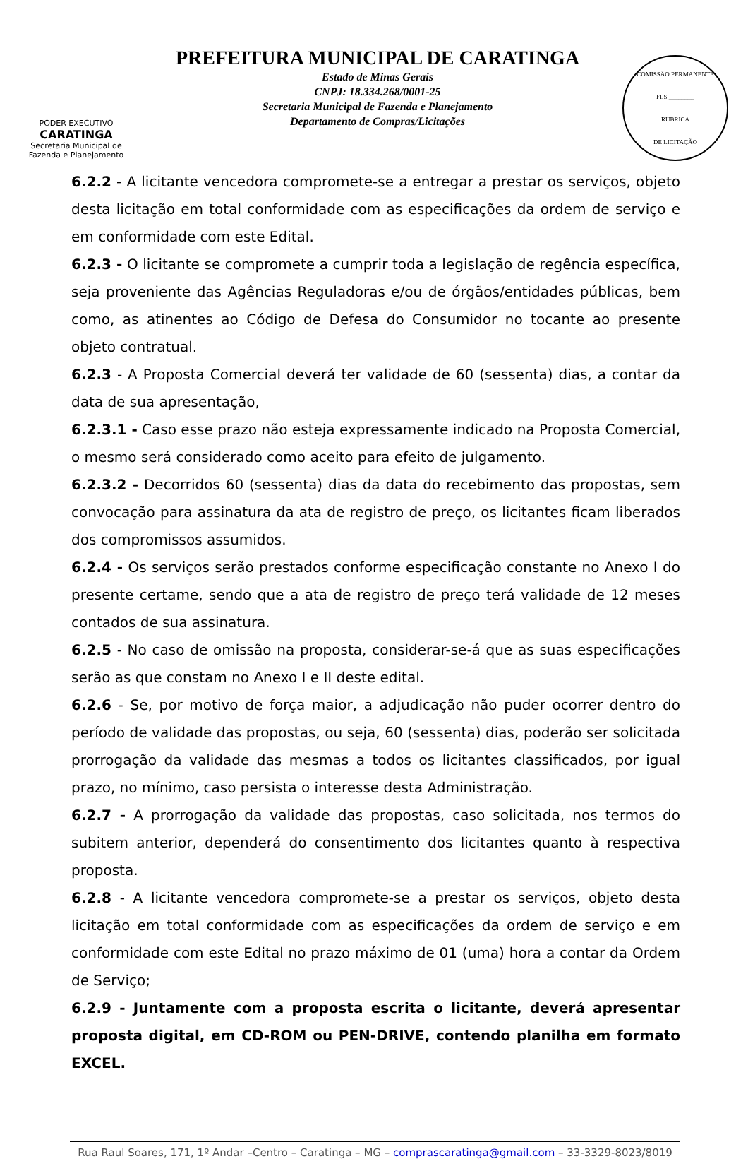PODER EXECUTIVO
CARATINGA
Secretaria Municipal de
Fazenda e Planejamento
PREFEITURA MUNICIPAL DE CARATINGA
Estado de Minas Gerais
CNPJ: 18.334.268/0001-25
Secretaria Municipal de Fazenda e Planejamento
Departamento de Compras/Licitações
COMISSÃO PERMANENTE
FLS ________
RUBRICA
DE LICITAÇÃO
6.2.2 - A licitante vencedora compromete-se a entregar a prestar os serviços, objeto desta licitação em total conformidade com as especificações da ordem de serviço e em conformidade com este Edital.
6.2.3 - O licitante se compromete a cumprir toda a legislação de regência específica, seja proveniente das Agências Reguladoras e/ou de órgãos/entidades públicas, bem como, as atinentes ao Código de Defesa do Consumidor no tocante ao presente objeto contratual.
6.2.3 - A Proposta Comercial deverá ter validade de 60 (sessenta) dias, a contar da data de sua apresentação,
6.2.3.1 - Caso esse prazo não esteja expressamente indicado na Proposta Comercial, o mesmo será considerado como aceito para efeito de julgamento.
6.2.3.2 - Decorridos 60 (sessenta) dias da data do recebimento das propostas, sem convocação para assinatura da ata de registro de preço, os licitantes ficam liberados dos compromissos assumidos.
6.2.4 - Os serviços serão prestados conforme especificação constante no Anexo I do presente certame, sendo que a ata de registro de preço terá validade de 12 meses contados de sua assinatura.
6.2.5 - No caso de omissão na proposta, considerar-se-á que as suas especificações serão as que constam no Anexo I e II deste edital.
6.2.6 - Se, por motivo de força maior, a adjudicação não puder ocorrer dentro do período de validade das propostas, ou seja, 60 (sessenta) dias, poderão ser solicitada prorrogação da validade das mesmas a todos os licitantes classificados, por igual prazo, no mínimo, caso persista o interesse desta Administração.
6.2.7 - A prorrogação da validade das propostas, caso solicitada, nos termos do subitem anterior, dependerá do consentimento dos licitantes quanto à respectiva proposta.
6.2.8 - A licitante vencedora compromete-se a prestar os serviços, objeto desta licitação em total conformidade com as especificações da ordem de serviço e em conformidade com este Edital no prazo máximo de 01 (uma) hora a contar da Ordem de Serviço;
6.2.9 - Juntamente com a proposta escrita o licitante, deverá apresentar proposta digital, em CD-ROM ou PEN-DRIVE, contendo planilha em formato EXCEL.
Rua Raul Soares, 171, 1º Andar –Centro – Caratinga – MG – comprascaratinga@gmail.com – 33-3329-8023/8019